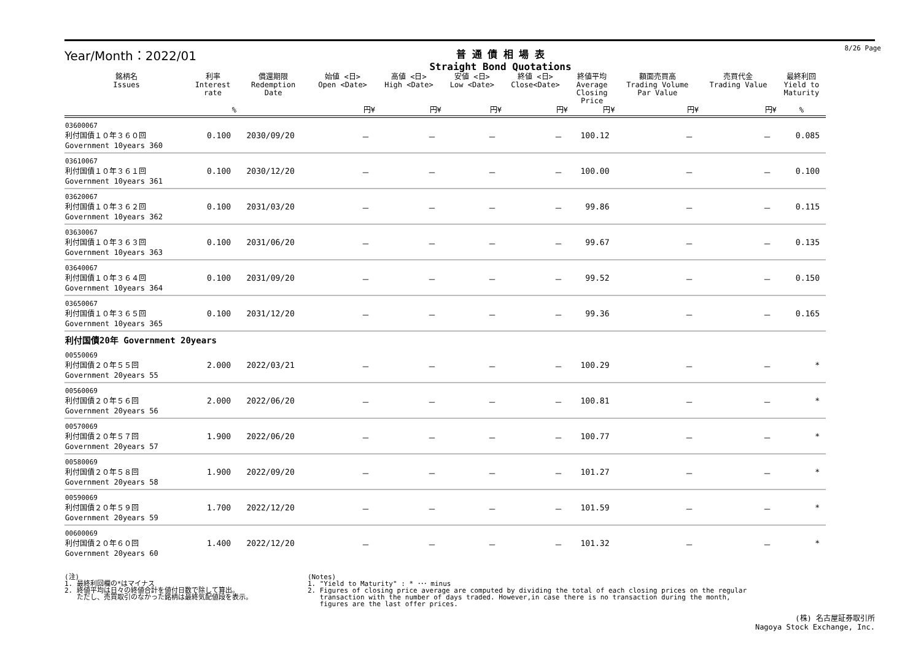Year/Month：2022/01
普 通 債 相 場 表
Straight Bond Quotations
8/26 Page
| 銘柄名 Issues | 利率 Interest rate | 償還期限 Redemption Date | 始値 <日> Open <Date> | 高値 <日> High <Date> | 安値 <日> Low <Date> | 終値 <日> Close<Date> | 終値平均 Average Closing Price | 額面売買高 Trading Volume Par Value | 売買代金 Trading Value | 最終利回 Yield to Maturity |
| --- | --- | --- | --- | --- | --- | --- | --- | --- | --- | --- |
| | % | | 円¥ | 円¥ | 円¥ | 円¥ | 円¥ | 円¥ | 円¥ | % |
| 03600067 利付国債１０年３６０回 Government 10years 360 | 0.100 | 2030/09/20 | － | － | － | － | 100.12 | － | － | 0.085 |
| 03610067 利付国債１０年３６１回 Government 10years 361 | 0.100 | 2030/12/20 | － | － | － | － | 100.00 | － | － | 0.100 |
| 03620067 利付国債１０年３６２回 Government 10years 362 | 0.100 | 2031/03/20 | － | － | － | － | 99.86 | － | － | 0.115 |
| 03630067 利付国債１０年３６３回 Government 10years 363 | 0.100 | 2031/06/20 | － | － | － | － | 99.67 | － | － | 0.135 |
| 03640067 利付国債１０年３６４回 Government 10years 364 | 0.100 | 2031/09/20 | － | － | － | － | 99.52 | － | － | 0.150 |
| 03650067 利付国債１０年３６５回 Government 10years 365 | 0.100 | 2031/12/20 | － | － | － | － | 99.36 | － | － | 0.165 |
| 利付国債20年 Government 20years | | | | | | | | | | |
| 00550069 利付国債２０年５５回 Government 20years 55 | 2.000 | 2022/03/21 | － | － | － | － | 100.29 | － | － | * |
| 00560069 利付国債２０年５６回 Government 20years 56 | 2.000 | 2022/06/20 | － | － | － | － | 100.81 | － | － | * |
| 00570069 利付国債２０年５７回 Government 20years 57 | 1.900 | 2022/06/20 | － | － | － | － | 100.77 | － | － | * |
| 00580069 利付国債２０年５８回 Government 20years 58 | 1.900 | 2022/09/20 | － | － | － | － | 101.27 | － | － | * |
| 00590069 利付国債２０年５９回 Government 20years 59 | 1.700 | 2022/12/20 | － | － | － | － | 101.59 | － | － | * |
| 00600069 利付国債２０年６０回 Government 20years 60 | 1.400 | 2022/12/20 | － | － | － | － | 101.32 | － | － | * |
(注)
1. 最終利回欄の*はマイナス
2. 終値平均は日々の終値合計を値付日数で除して算出。
ただし、売買取引のなかった銘柄は最終気配値段を表示。
(Notes)
1. "Yield to Maturity" : * ･･･ minus
2. Figures of closing price average are computed by dividing the total of each closing prices on the regular
transaction with the number of days traded. However,in case there is no transaction during the month,
figures are the last offer prices.
(株) 名古屋証券取引所
Nagoya Stock Exchange, Inc.